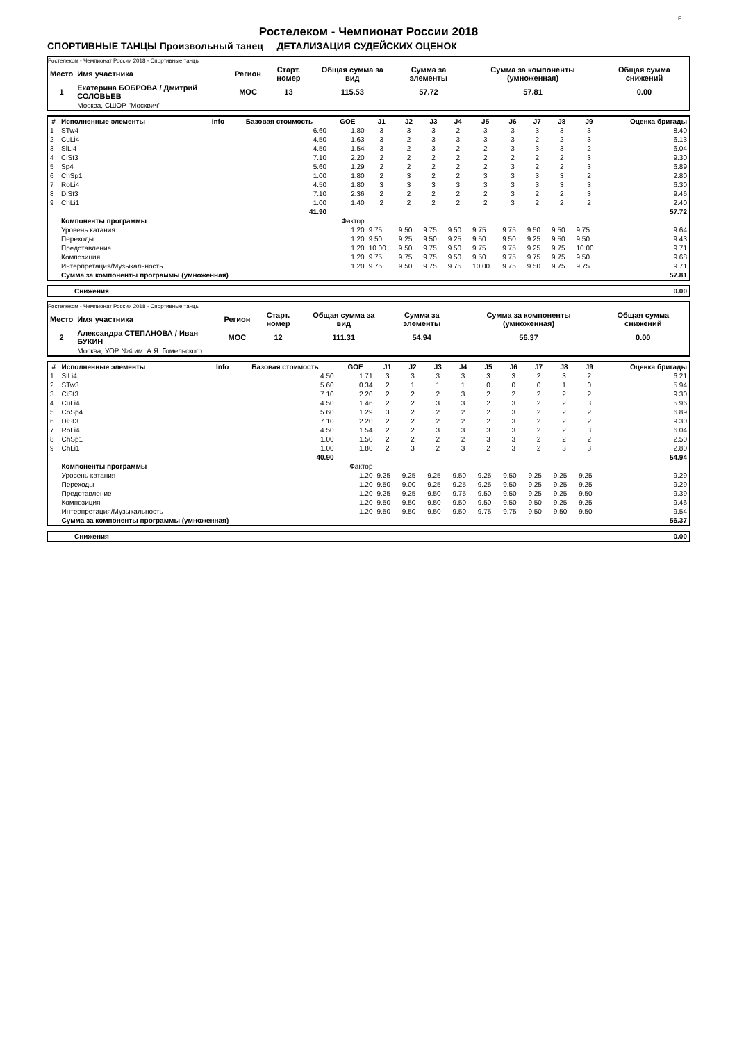F
Ростелеком - Чемпионат России 2018
СПОРТИВНЫЕ ТАНЦЫ Произвольный танец ДЕТАЛИЗАЦИЯ СУДЕЙСКИХ ОЦЕНОК
Ростелеком - Чемпионат России 2018 - Спортивные танцы
| Место | Имя участника | Регион | Старт. номер | Общая сумма за вид | Сумма за элементы | Сумма за компоненты (умноженная) | Общая сумма снижений |
| --- | --- | --- | --- | --- | --- | --- | --- |
| 1 | Екатерина БОБРОВА / Дмитрий СОЛОВЬЕВ | MOC | 13 | 115.53 | 57.72 | 57.81 | 0.00 |
| | Москва, СШОР "Москвич" | | | | | | |
| # | Исполненные элементы | Info | Базовая стоимость | GOE | J1 | J2 | J3 | J4 | J5 | J6 | J7 | J8 | J9 | Оценка бригады |
| --- | --- | --- | --- | --- | --- | --- | --- | --- | --- | --- | --- | --- | --- | --- |
| 1 | STw4 | | 6.60 | 1.80 | 3 | 3 | 3 | 2 | 3 | 3 | 3 | 3 | 3 | 8.40 |
| 2 | CuLi4 | | 4.50 | 1.63 | 3 | 2 | 3 | 3 | 3 | 3 | 2 | 2 | 3 | 6.13 |
| 3 | SlLi4 | | 4.50 | 1.54 | 3 | 2 | 3 | 2 | 2 | 3 | 3 | 3 | 2 | 6.04 |
| 4 | CiSt3 | | 7.10 | 2.20 | 2 | 2 | 2 | 2 | 2 | 2 | 2 | 2 | 3 | 9.30 |
| 5 | Sp4 | | 5.60 | 1.29 | 2 | 2 | 2 | 2 | 2 | 3 | 2 | 2 | 3 | 6.89 |
| 6 | ChSp1 | | 1.00 | 1.80 | 2 | 3 | 2 | 2 | 3 | 3 | 3 | 3 | 2 | 2.80 |
| 7 | RoLi4 | | 4.50 | 1.80 | 3 | 3 | 3 | 3 | 3 | 3 | 3 | 3 | 3 | 6.30 |
| 8 | DiSt3 | | 7.10 | 2.36 | 2 | 2 | 2 | 2 | 2 | 3 | 2 | 2 | 3 | 9.46 |
| 9 | ChLi1 | | 1.00 | 1.40 | 2 | 2 | 2 | 2 | 2 | 3 | 2 | 2 | 2 | 2.40 |
| | | | 41.90 | | | | | | | | | | | 57.72 |
| | Компоненты программы | | | Фактор | | | | | | | | | | |
| | Уровень катания | | | 1.20 | 9.75 | 9.50 | 9.75 | 9.50 | 9.75 | 9.75 | 9.50 | 9.50 | 9.75 | 9.64 |
| | Переходы | | | 1.20 | 9.50 | 9.25 | 9.50 | 9.25 | 9.50 | 9.50 | 9.25 | 9.50 | 9.50 | 9.43 |
| | Представление | | | 1.20 | 10.00 | 9.50 | 9.75 | 9.50 | 9.75 | 9.75 | 9.25 | 9.75 | 10.00 | 9.71 |
| | Композиция | | | 1.20 | 9.75 | 9.75 | 9.75 | 9.50 | 9.50 | 9.75 | 9.75 | 9.75 | 9.50 | 9.68 |
| | Интерпретация/Музыкальность | | | 1.20 | 9.75 | 9.50 | 9.75 | 9.75 | 10.00 | 9.75 | 9.50 | 9.75 | 9.75 | 9.71 |
| | Сумма за компоненты программы (умноженная) | | | | | | | | | | | | | 57.81 |
| Снижения | 0.00 |
Ростелеком - Чемпионат России 2018 - Спортивные танцы
| Место | Имя участника | Регион | Старт. номер | Общая сумма за вид | Сумма за элементы | Сумма за компоненты (умноженная) | Общая сумма снижений |
| --- | --- | --- | --- | --- | --- | --- | --- |
| 2 | Александра СТЕПАНОВА / Иван БУКИН | MOC | 12 | 111.31 | 54.94 | 56.37 | 0.00 |
| | Москва, УОР №4 им. А.Я. Гомельского | | | | | | |
| # | Исполненные элементы | Info | Базовая стоимость | GOE | J1 | J2 | J3 | J4 | J5 | J6 | J7 | J8 | J9 | Оценка бригады |
| --- | --- | --- | --- | --- | --- | --- | --- | --- | --- | --- | --- | --- | --- | --- |
| 1 | SlLi4 | | 4.50 | 1.71 | 3 | 3 | 3 | 3 | 3 | 3 | 2 | 3 | 2 | 6.21 |
| 2 | STw3 | | 5.60 | 0.34 | 2 | 1 | 1 | 1 | 0 | 0 | 0 | 1 | 0 | 5.94 |
| 3 | CiSt3 | | 7.10 | 2.20 | 2 | 2 | 2 | 3 | 2 | 2 | 2 | 2 | 2 | 9.30 |
| 4 | CuLi4 | | 4.50 | 1.46 | 2 | 2 | 3 | 3 | 2 | 3 | 2 | 2 | 3 | 5.96 |
| 5 | CoSp4 | | 5.60 | 1.29 | 3 | 2 | 2 | 2 | 2 | 3 | 2 | 2 | 2 | 6.89 |
| 6 | DiSt3 | | 7.10 | 2.20 | 2 | 2 | 2 | 2 | 2 | 3 | 2 | 2 | 2 | 9.30 |
| 7 | RoLi4 | | 4.50 | 1.54 | 2 | 2 | 3 | 3 | 3 | 3 | 2 | 2 | 3 | 6.04 |
| 8 | ChSp1 | | 1.00 | 1.50 | 2 | 2 | 2 | 2 | 3 | 3 | 2 | 2 | 2 | 2.50 |
| 9 | ChLi1 | | 1.00 | 1.80 | 2 | 3 | 2 | 3 | 2 | 3 | 2 | 3 | 3 | 2.80 |
| | | | 40.90 | | | | | | | | | | | 54.94 |
| | Компоненты программы | | | Фактор | | | | | | | | | | |
| | Уровень катания | | | 1.20 | 9.25 | 9.25 | 9.25 | 9.50 | 9.25 | 9.50 | 9.25 | 9.25 | 9.25 | 9.29 |
| | Переходы | | | 1.20 | 9.50 | 9.00 | 9.25 | 9.25 | 9.25 | 9.50 | 9.25 | 9.25 | 9.25 | 9.29 |
| | Представление | | | 1.20 | 9.25 | 9.25 | 9.50 | 9.75 | 9.50 | 9.50 | 9.25 | 9.25 | 9.50 | 9.39 |
| | Композиция | | | 1.20 | 9.50 | 9.50 | 9.50 | 9.50 | 9.50 | 9.50 | 9.50 | 9.25 | 9.25 | 9.46 |
| | Интерпретация/Музыкальность | | | 1.20 | 9.50 | 9.50 | 9.50 | 9.50 | 9.75 | 9.75 | 9.50 | 9.50 | 9.50 | 9.54 |
| | Сумма за компоненты программы (умноженная) | | | | | | | | | | | | | 56.37 |
| Снижения | 0.00 |